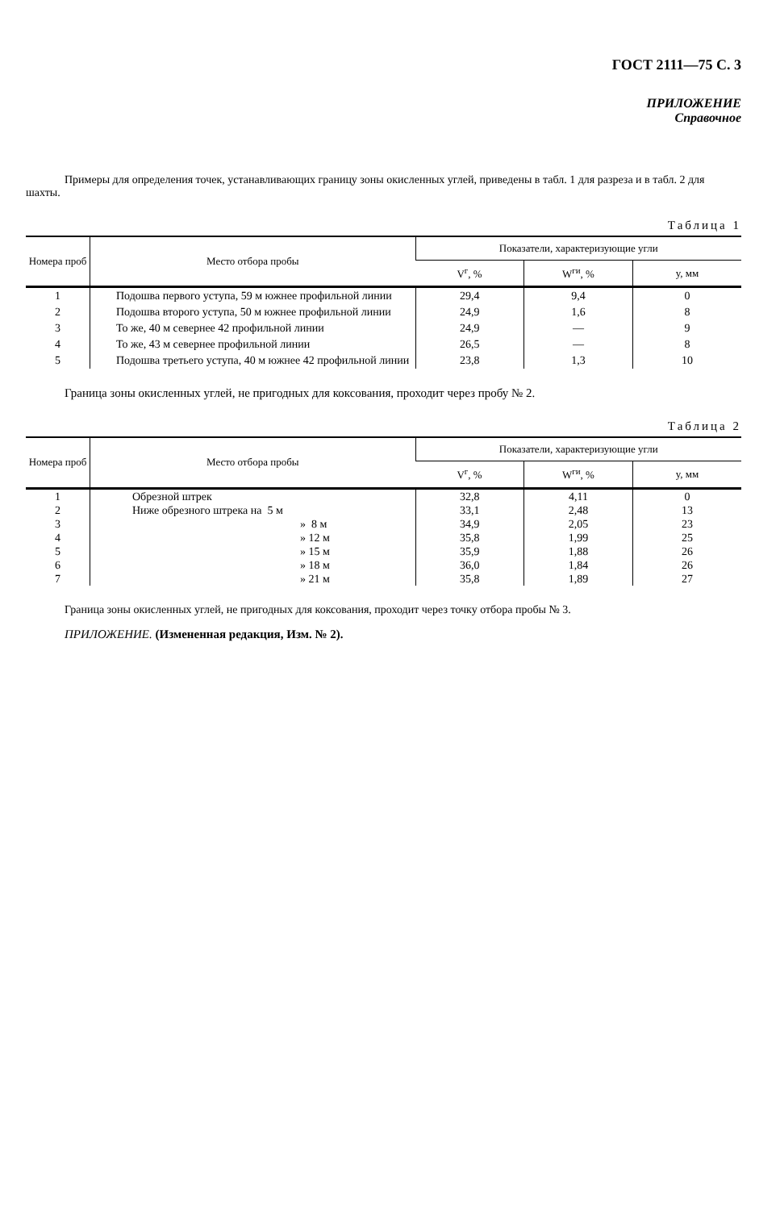ГОСТ 2111—75 С. 3
ПРИЛОЖЕНИЕ
Справочное
Примеры для определения точек, устанавливающих границу зоны окисленных углей, приведены в табл. 1 для разреза и в табл. 2 для шахты.
Таблица 1
| Номера проб | Место отбора пробы | Показатели, характеризующие угли | | |
| --- | --- | --- | --- | --- |
| | | V<sup>г</sup>, % | W<sup>ги</sup>, % | y, мм |
| 1 | Подошва первого уступа, 59 м южнее профильной линии | 29,4 | 9,4 | 0 |
| 2 | Подошва второго уступа, 50 м южнее профильной линии | 24,9 | 1,6 | 8 |
| 3 | То же, 40 м севернее 42 профильной линии | 24,9 | — | 9 |
| 4 | То же, 43 м севернее профильной линии | 26,5 | — | 8 |
| 5 | Подошва третьего уступа, 40 м южнее 42 профильной линии | 23,8 | 1,3 | 10 |
Граница зоны окисленных углей, не пригодных для коксования, проходит через пробу № 2.
Таблица 2
| Номера проб | Место отбора пробы | Показатели, характеризующие угли | | |
| --- | --- | --- | --- | --- |
| | | V<sup>г</sup>, % | W<sup>ги</sup>, % | y, мм |
| 1 | Обрезной штрек | 32,8 | 4,11 | 0 |
| 2 | Ниже обрезного штрека на 5 м | 33,1 | 2,48 | 13 |
| 3 | » 8 м | 34,9 | 2,05 | 23 |
| 4 | » 12 м | 35,8 | 1,99 | 25 |
| 5 | » 15 м | 35,9 | 1,88 | 26 |
| 6 | » 18 м | 36,0 | 1,84 | 26 |
| 7 | » 21 м | 35,8 | 1,89 | 27 |
Граница зоны окисленных углей, не пригодных для коксования, проходит через точку отбора пробы № 3.
ПРИЛОЖЕНИЕ. (Измененная редакция, Изм. № 2).